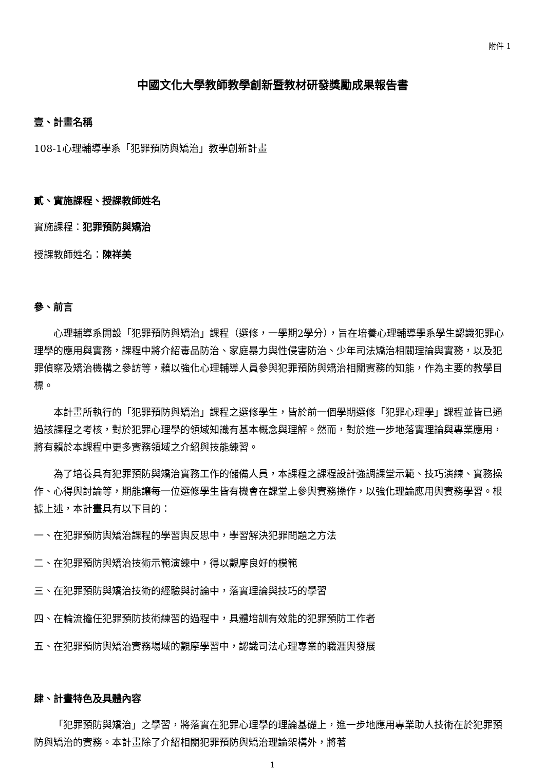附件 1
中國文化大學教師教學創新暨教材研發獎勵成果報告書
壹、計畫名稱
108-1心理輔導學系「犯罪預防與矯治」教學創新計畫
貳、實施課程、授課教師姓名
實施課程：犯罪預防與矯治
授課教師姓名：陳祥美
參、前言
心理輔導系開設「犯罪預防與矯治」課程（選修，一學期2學分），旨在培養心理輔導學系學生認識犯罪心理學的應用與實務，課程中將介紹毒品防治、家庭暴力與性侵害防治、少年司法矯治相關理論與實務，以及犯罪偵察及矯治機構之參訪等，藉以強化心理輔導人員參與犯罪預防與矯治相關實務的知能，作為主要的教學目標。
本計畫所執行的「犯罪預防與矯治」課程之選修學生，皆於前一個學期選修「犯罪心理學」課程並皆已通過該課程之考核，對於犯罪心理學的領域知識有基本概念與理解。然而，對於進一步地落實理論與專業應用，將有賴於本課程中更多實務領域之介紹與技能練習。
為了培養具有犯罪預防與矯治實務工作的儲備人員，本課程之課程設計強調課堂示範、技巧演練、實務操作、心得與討論等，期能讓每一位選修學生皆有機會在課堂上參與實務操作，以強化理論應用與實務學習。根據上述，本計畫具有以下目的：
一、在犯罪預防與矯治課程的學習與反思中，學習解決犯罪問題之方法
二、在犯罪預防與矯治技術示範演練中，得以觀摩良好的模範
三、在犯罪預防與矯治技術的經驗與討論中，落實理論與技巧的學習
四、在輪流擔任犯罪預防技術練習的過程中，具體培訓有效能的犯罪預防工作者
五、在犯罪預防與矯治實務場域的觀摩學習中，認識司法心理專業的職涯與發展
肆、計畫特色及具體內容
「犯罪預防與矯治」之學習，將落實在犯罪心理學的理論基礎上，進一步地應用專業助人技術在於犯罪預防與矯治的實務。本計畫除了介紹相關犯罪預防與矯治理論架構外，將著
1